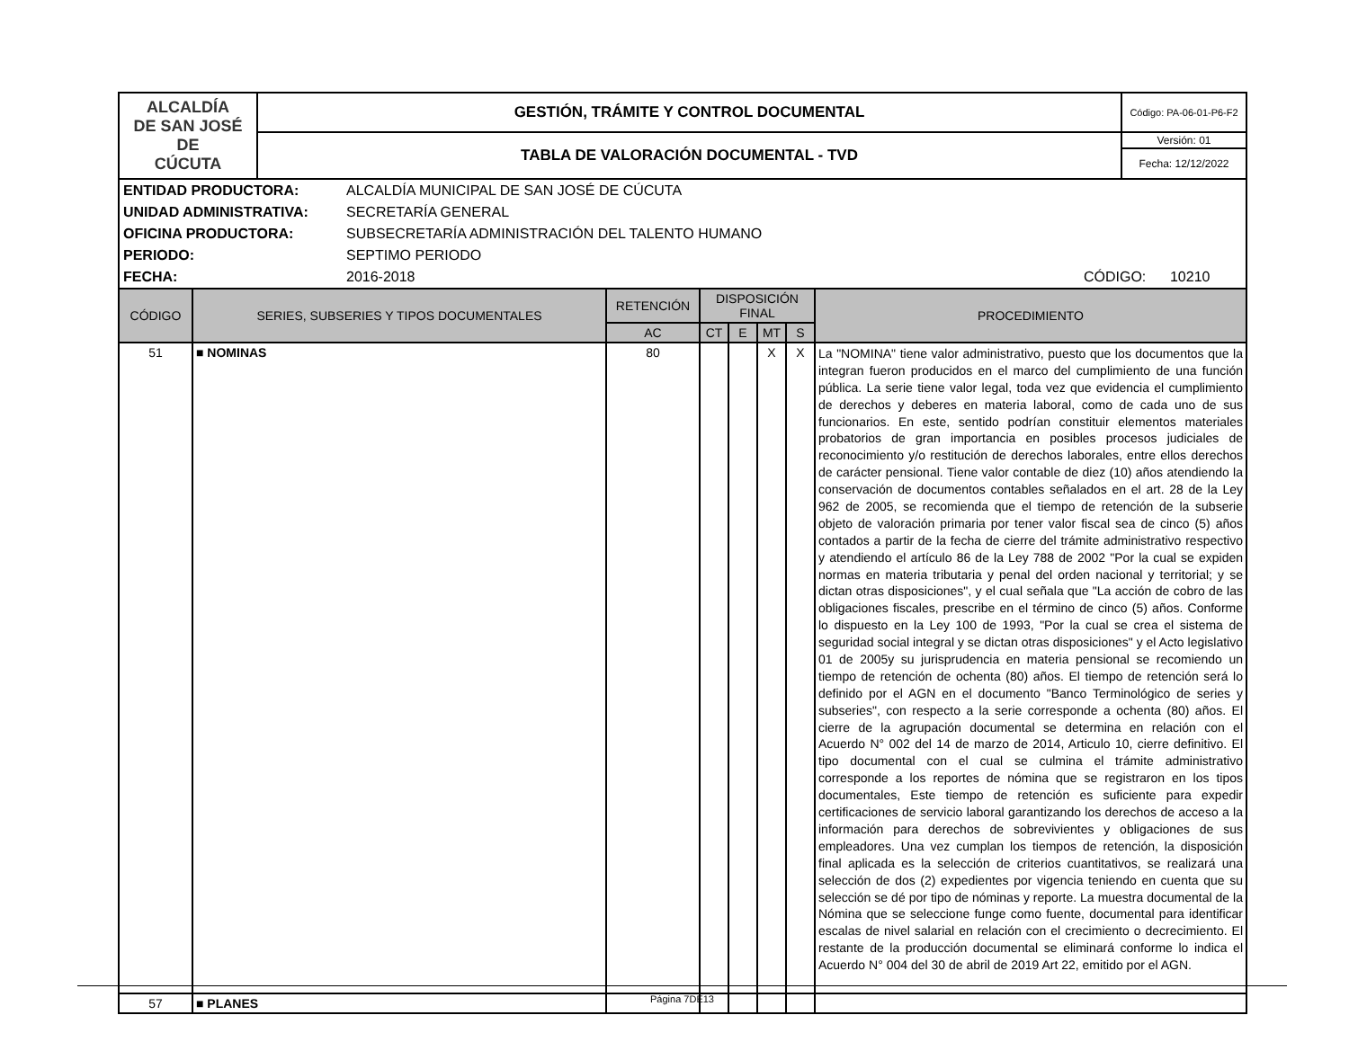| ALCALDÍA DE SAN JOSÉ DE CÚCUTA | GESTIÓN, TRÁMITE Y CONTROL DOCUMENTAL | Código: PA-06-01-P6-F2 |
| | TABLA DE VALORACIÓN DOCUMENTAL - TVD | Versión: 01 |
| | | Fecha: 12/12/2022 |
| ENTIDAD PRODUCTORA: | ALCALDÍA MUNICIPAL DE SAN JOSÉ DE CÚCUTA | |
| UNIDAD ADMINISTRATIVA: | SECRETARÍA GENERAL | |
| OFICINA PRODUCTORA: | SUBSECRETARÍA ADMINISTRACIÓN DEL TALENTO HUMANO | |
| PERIODO: | SEPTIMO PERIODO | |
| FECHA: | 2016-2018 | CÓDIGO: 10210 |
| CÓDIGO | SERIES, SUBSERIES Y TIPOS DOCUMENTALES | RETENCIÓN | DISPOSICIÓN FINAL | | | | PROCEDIMIENTO |
| --- | --- | --- | --- | --- | --- | --- | --- |
| | | AC | CT | E | MT | S | |
| 51 | ■ NOMINAS | 80 | | | X | X | La "NOMINA" tiene valor administrativo, puesto que los documentos que la integran fueron producidos en el marco del cumplimiento de una función pública. La serie tiene valor legal, toda vez que evidencia el cumplimiento de derechos y deberes en materia laboral, como de cada uno de sus funcionarios. En este, sentido podrían constituir elementos materiales probatorios de gran importancia en posibles procesos judiciales de reconocimiento y/o restitución de derechos laborales, entre ellos derechos de carácter pensional. Tiene valor contable de diez (10) años atendiendo la conservación de documentos contables señalados en el art. 28 de la Ley 962 de 2005, se recomienda que el tiempo de retención de la subserie objeto de valoración primaria por tener valor fiscal sea de cinco (5) años contados a partir de la fecha de cierre del trámite administrativo respectivo y atendiendo el artículo 86 de la Ley 788 de 2002 "Por la cual se expiden normas en materia tributaria y penal del orden nacional y territorial; y se dictan otras disposiciones", y el cual señala que "La acción de cobro de las obligaciones fiscales, prescribe en el término de cinco (5) años. Conforme lo dispuesto en la Ley 100 de 1993, "Por la cual se crea el sistema de seguridad social integral y se dictan otras disposiciones" y el Acto legislativo 01 de 2005y su jurisprudencia en materia pensional se recomiendo un tiempo de retención de ochenta (80) años. El tiempo de retención será lo definido por el AGN en el documento "Banco Terminológico de series y subseries", con respecto a la serie corresponde a ochenta (80) años. El cierre de la agrupación documental se determina en relación con el Acuerdo N° 002 del 14 de marzo de 2014, Articulo 10, cierre definitivo. El tipo documental con el cual se culmina el trámite administrativo corresponde a los reportes de nómina que se registraron en los tipos documentales, Este tiempo de retención es suficiente para expedir certificaciones de servicio laboral garantizando los derechos de acceso a la información para derechos de sobrevivientes y obligaciones de sus empleadores. Una vez cumplan los tiempos de retención, la disposición final aplicada es la selección de criterios cuantitativos, se realizará una selección de dos (2) expedientes por vigencia teniendo en cuenta que su selección se dé por tipo de nóminas y reporte. La muestra documental de la Nómina que se seleccione funge como fuente, documental para identificar escalas de nivel salarial en relación con el crecimiento o decrecimiento. El restante de la producción documental se eliminará conforme lo indica el Acuerdo N° 004 del 30 de abril de 2019 Art 22, emitido por el AGN. |
| 57 | ■ PLANES | | | | | | |
Página 7DE13